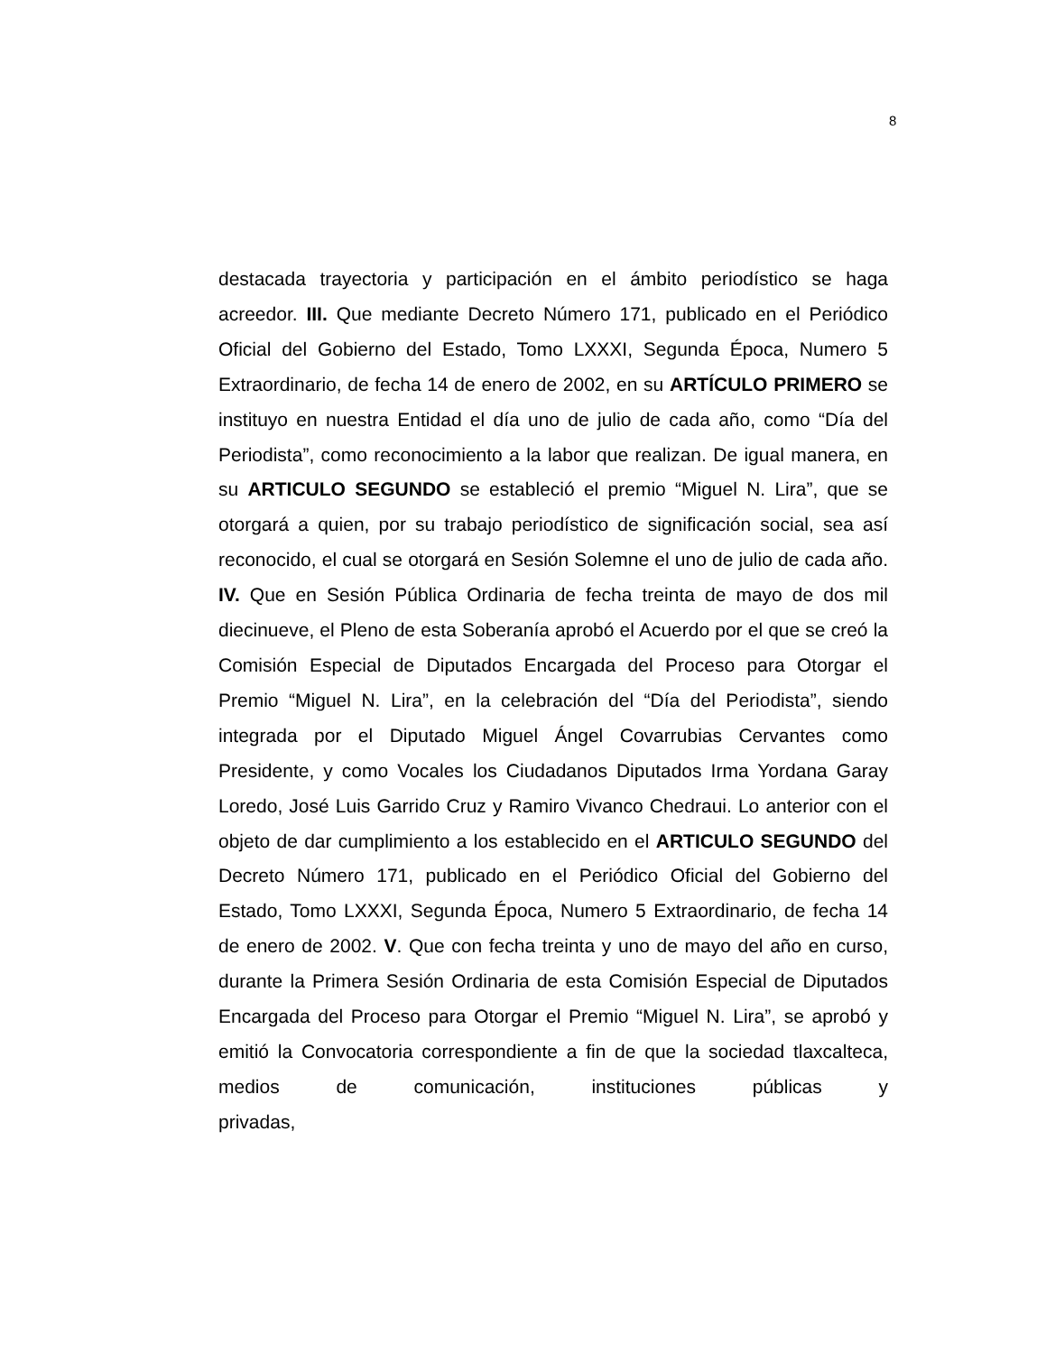8
destacada trayectoria y participación en el ámbito periodístico se haga acreedor. III. Que mediante Decreto Número 171, publicado en el Periódico Oficial del Gobierno del Estado, Tomo LXXXI, Segunda Época, Numero 5 Extraordinario, de fecha 14 de enero de 2002, en su ARTÍCULO PRIMERO se instituyo en nuestra Entidad el día uno de julio de cada año, como “Día del Periodista”, como reconocimiento a la labor que realizan. De igual manera, en su ARTICULO SEGUNDO se estableció el premio “Miguel N. Lira”, que se otorgará a quien, por su trabajo periodístico de significación social, sea así reconocido, el cual se otorgará en Sesión Solemne el uno de julio de cada año. IV. Que en Sesión Pública Ordinaria de fecha treinta de mayo de dos mil diecinueve, el Pleno de esta Soberanía aprobó el Acuerdo por el que se creó la Comisión Especial de Diputados Encargada del Proceso para Otorgar el Premio “Miguel N. Lira”, en la celebración del “Día del Periodista”, siendo integrada por el Diputado Miguel Ángel Covarrubias Cervantes como Presidente, y como Vocales los Ciudadanos Diputados Irma Yordana Garay Loredo, José Luis Garrido Cruz y Ramiro Vivanco Chedraui. Lo anterior con el objeto de dar cumplimiento a los establecido en el ARTICULO SEGUNDO del Decreto Número 171, publicado en el Periódico Oficial del Gobierno del Estado, Tomo LXXXI, Segunda Época, Numero 5 Extraordinario, de fecha 14 de enero de 2002. V. Que con fecha treinta y uno de mayo del año en curso, durante la Primera Sesión Ordinaria de esta Comisión Especial de Diputados Encargada del Proceso para Otorgar el Premio “Miguel N. Lira”, se aprobó y emitió la Convocatoria correspondiente a fin de que la sociedad tlaxcalteca, medios de comunicación, instituciones públicas y privadas,